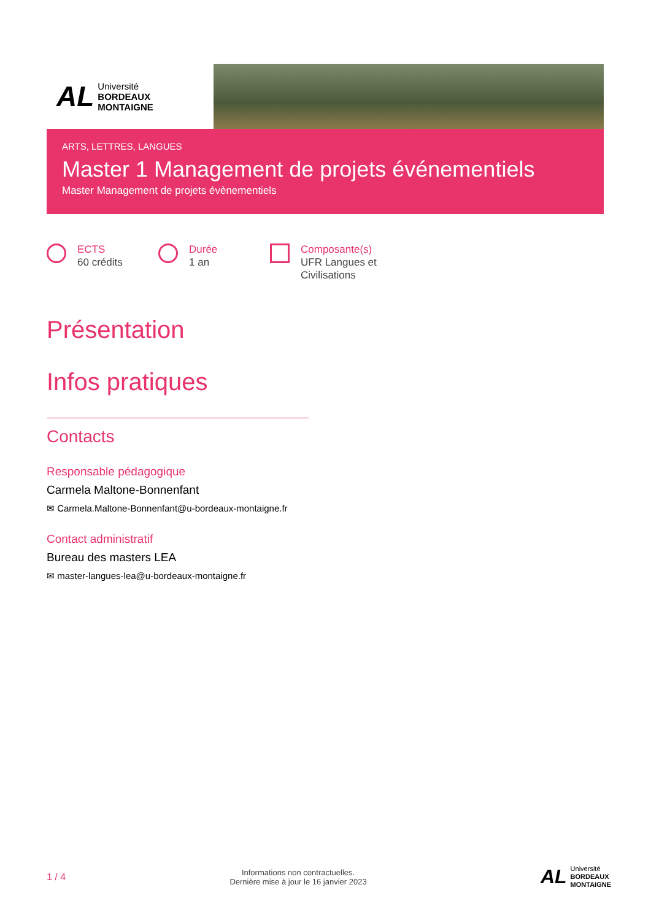AL
Université
BORDEAUX
MONTAIGNE
ARTS, LETTRES, LANGUES
Master 1 Management de projets événementiels
Master Management de projets évènementiels
ECTS
60 crédits
Durée
1 an
Composante(s)
UFR Langues et
Civilisations
Présentation
Infos pratiques
Contacts
Responsable pédagogique
Carmela Maltone-Bonnenfant
✉ Carmela.Maltone-Bonnenfant@u-bordeaux-montaigne.fr
Contact administratif
Bureau des masters LEA
✉ master-langues-lea@u-bordeaux-montaigne.fr
1 / 4
Informations non contractuelles.
Dernière mise à jour le 16 janvier 2023
AL
Université
BORDEAUX
MONTAIGNE